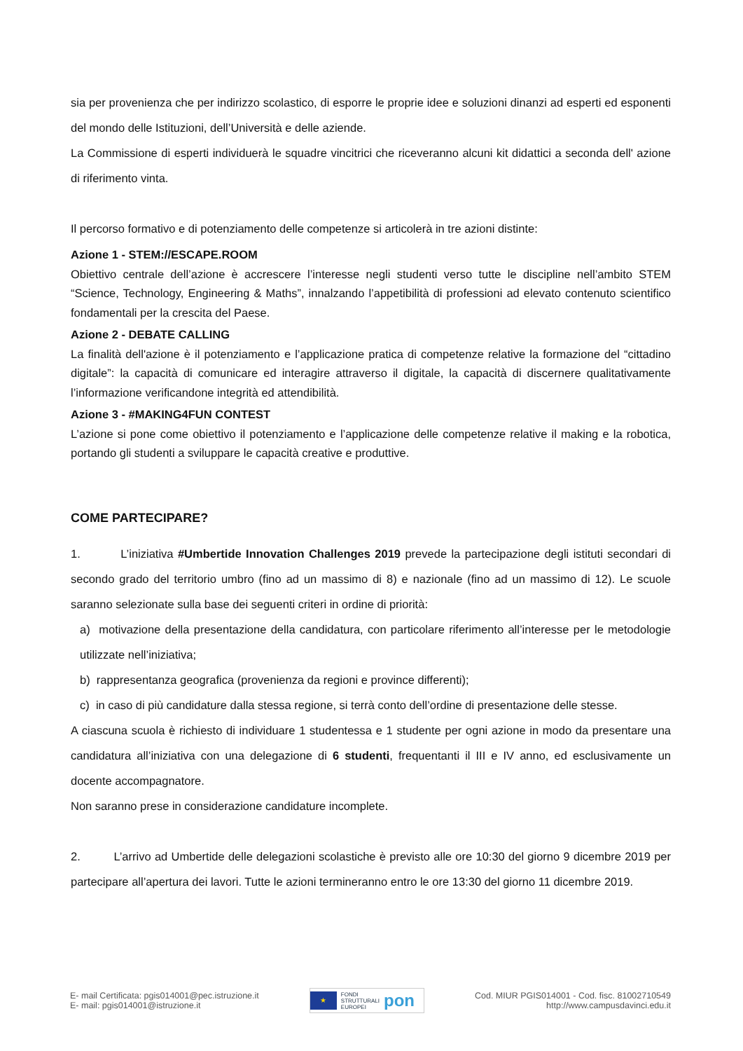sia per provenienza che per indirizzo scolastico, di esporre le proprie idee e soluzioni dinanzi ad esperti ed esponenti del mondo delle Istituzioni, dell’Università e delle aziende.
La Commissione di esperti individuerà le squadre vincitrici che riceveranno alcuni kit didattici a seconda dell' azione di riferimento vinta.
Il percorso formativo e di potenziamento delle competenze si articolerà in tre azioni distinte:
Azione 1 - STEM://ESCAPE.ROOM
Obiettivo centrale dell’azione è accrescere l’interesse negli studenti verso tutte le discipline nell’ambito STEM “Science, Technology, Engineering & Maths”, innalzando l’appetibilità di professioni ad elevato contenuto scientifico fondamentali per la crescita del Paese.
Azione 2 - DEBATE CALLING
La finalità dell'azione è il potenziamento e l’applicazione pratica di competenze relative la formazione del “cittadino digitale”: la capacità di comunicare ed interagire attraverso il digitale, la capacità di discernere qualitativamente l’informazione verificandone integrità ed attendibilità.
Azione 3 - #MAKING4FUN CONTEST
L’azione si pone come obiettivo il potenziamento e l’applicazione delle competenze relative il making e la robotica, portando gli studenti a sviluppare le capacità creative e produttive.
COME PARTECIPARE?
1. L’iniziativa #Umbertide Innovation Challenges 2019 prevede la partecipazione degli istituti secondari di secondo grado del territorio umbro (fino ad un massimo di 8) e nazionale (fino ad un massimo di 12). Le scuole saranno selezionate sulla base dei seguenti criteri in ordine di priorità:
a) motivazione della presentazione della candidatura, con particolare riferimento all’interesse per le metodologie utilizzate nell’iniziativa;
b) rappresentanza geografica (provenienza da regioni e province differenti);
c) in caso di più candidature dalla stessa regione, si terrà conto dell’ordine di presentazione delle stesse.
A ciascuna scuola è richiesto di individuare 1 studentessa e 1 studente per ogni azione in modo da presentare una candidatura all’iniziativa con una delegazione di 6 studenti, frequentanti il III e IV anno, ed esclusivamente un docente accompagnatore.
Non saranno prese in considerazione candidature incomplete.
2. L’arrivo ad Umbertide delle delegazioni scolastiche è previsto alle ore 10:30 del giorno 9 dicembre 2019 per partecipare all’apertura dei lavori. Tutte le azioni termineranno entro le ore 13:30 del giorno 11 dicembre 2019.
E- mail Certificata: pgis014001@pec.istruzione.it
E- mail: pgis014001@istruzione.it
★
FONDI
STRUTTURALI
EUROPEI
pon
Cod. MIUR PGIS014001 - Cod. fisc. 81002710549
http://www.campusdavinci.edu.it